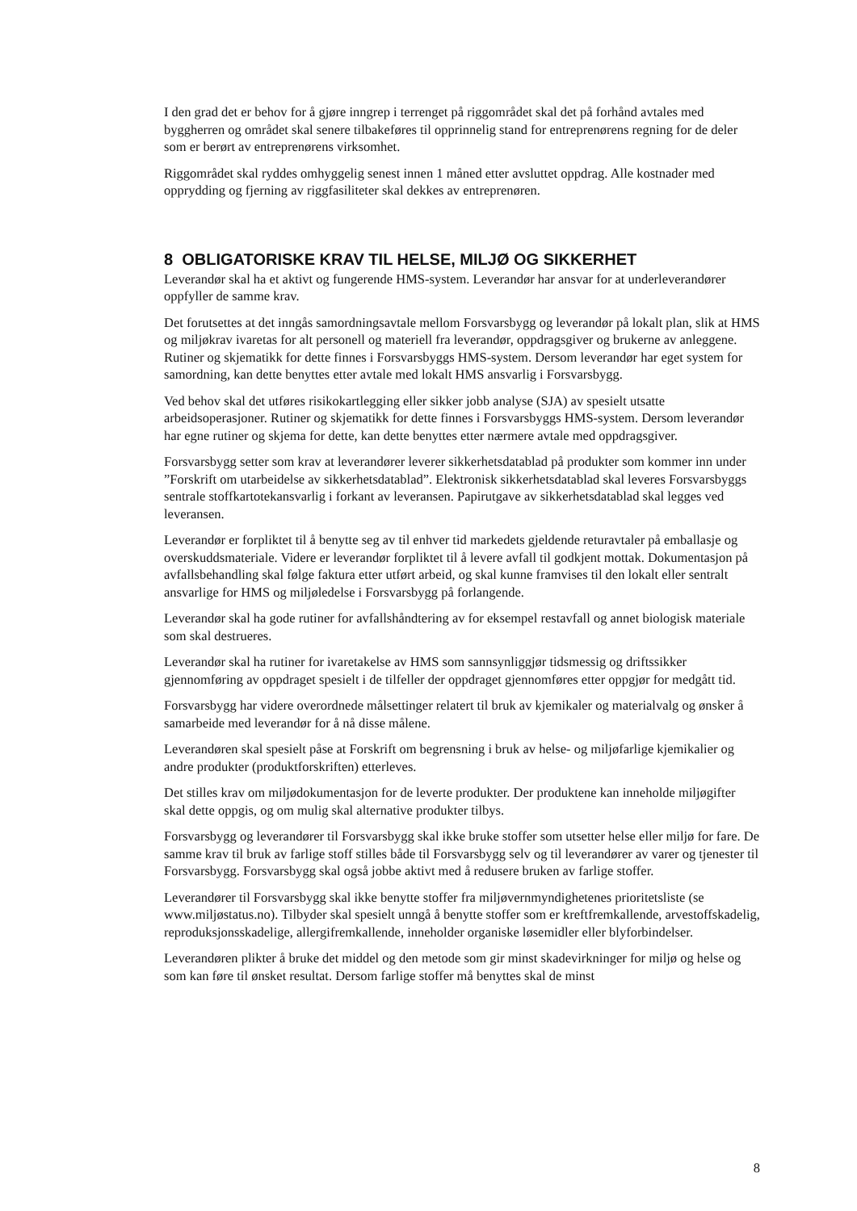I den grad det er behov for å gjøre inngrep i terrenget på riggområdet skal det på forhånd avtales med byggherren og området skal senere tilbakeføres til opprinnelig stand for entreprenørens regning for de deler som er berørt av entreprenørens virksomhet.
Riggområdet skal ryddes omhyggelig senest innen 1 måned etter avsluttet oppdrag. Alle kostnader med opprydding og fjerning av riggfasiliteter skal dekkes av entreprenøren.
8 OBLIGATORISKE KRAV TIL HELSE, MILJØ OG SIKKERHET
Leverandør skal ha et aktivt og fungerende HMS-system. Leverandør har ansvar for at underleverandører oppfyller de samme krav.
Det forutsettes at det inngås samordningsavtale mellom Forsvarsbygg og leverandør på lokalt plan, slik at HMS og miljøkrav ivaretas for alt personell og materiell fra leverandør, oppdragsgiver og brukerne av anleggene. Rutiner og skjematikk for dette finnes i Forsvarsbyggs HMS-system. Dersom leverandør har eget system for samordning, kan dette benyttes etter avtale med lokalt HMS ansvarlig i Forsvarsbygg.
Ved behov skal det utføres risikokartlegging eller sikker jobb analyse (SJA) av spesielt utsatte arbeidsoperasjoner. Rutiner og skjematikk for dette finnes i Forsvarsbyggs HMS-system. Dersom leverandør har egne rutiner og skjema for dette, kan dette benyttes etter nærmere avtale med oppdragsgiver.
Forsvarsbygg setter som krav at leverandører leverer sikkerhetsdatablad på produkter som kommer inn under ”Forskrift om utarbeidelse av sikkerhetsdatablad”. Elektronisk sikkerhetsdatablad skal leveres Forsvarsbyggs sentrale stoffkartotekansvarlig i forkant av leveransen. Papirutgave av sikkerhetsdatablad skal legges ved leveransen.
Leverandør er forpliktet til å benytte seg av til enhver tid markedets gjeldende returavtaler på emballasje og overskuddsmateriale. Videre er leverandør forpliktet til å levere avfall til godkjent mottak. Dokumentasjon på avfallsbehandling skal følge faktura etter utført arbeid, og skal kunne framvises til den lokalt eller sentralt ansvarlige for HMS og miljøledelse i Forsvarsbygg på forlangende.
Leverandør skal ha gode rutiner for avfallshåndtering av for eksempel restavfall og annet biologisk materiale som skal destrueres.
Leverandør skal ha rutiner for ivaretakelse av HMS som sannsynliggjør tidsmessig og driftssikker gjennomføring av oppdraget spesielt i de tilfeller der oppdraget gjennomføres etter oppgjør for medgått tid.
Forsvarsbygg har videre overordnede målsettinger relatert til bruk av kjemikaler og materialvalg og ønsker å samarbeide med leverandør for å nå disse målene.
Leverandøren skal spesielt påse at Forskrift om begrensning i bruk av helse- og miljøfarlige kjemikalier og andre produkter (produktforskriften) etterleves.
Det stilles krav om miljødokumentasjon for de leverte produkter. Der produktene kan inneholde miljøgifter skal dette oppgis, og om mulig skal alternative produkter tilbys.
Forsvarsbygg og leverandører til Forsvarsbygg skal ikke bruke stoffer som utsetter helse eller miljø for fare. De samme krav til bruk av farlige stoff stilles både til Forsvarsbygg selv og til leverandører av varer og tjenester til Forsvarsbygg. Forsvarsbygg skal også jobbe aktivt med å redusere bruken av farlige stoffer.
Leverandører til Forsvarsbygg skal ikke benytte stoffer fra miljøvernmyndighetenes prioritetsliste (se www.miljøstatus.no). Tilbyder skal spesielt unngå å benytte stoffer som er kreftfremkallende, arvestoffskadelig, reproduksjonsskadelige, allergifremkallende, inneholder organiske løsemidler eller blyforbindelser.
Leverandøren plikter å bruke det middel og den metode som gir minst skadevirkninger for miljø og helse og som kan føre til ønsket resultat. Dersom farlige stoffer må benyttes skal de minst
8